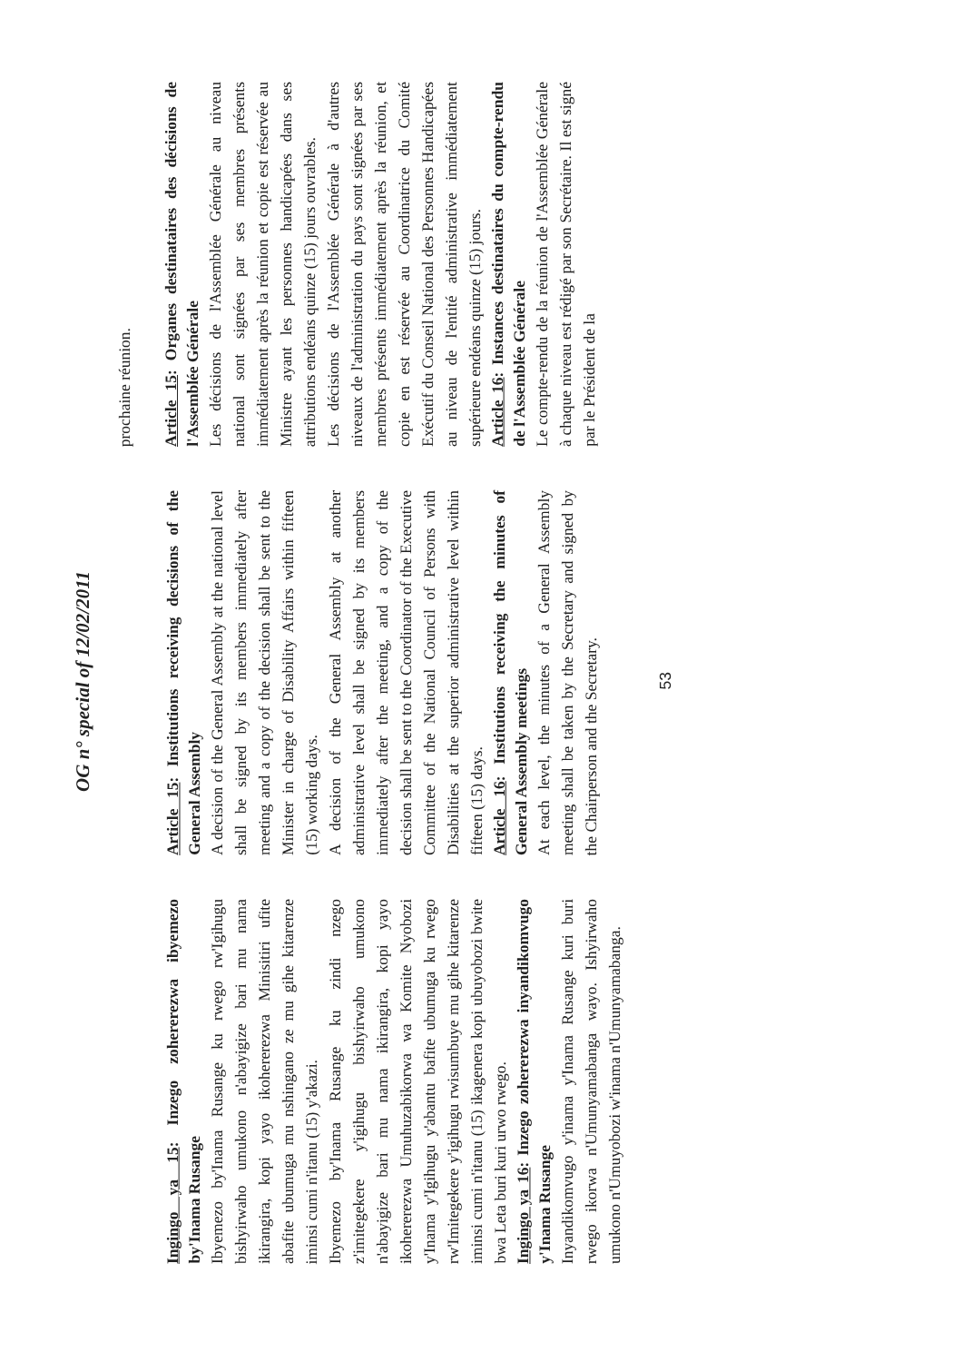OG n° special of 12/02/2011
Ingingo ya 15: Inzego zohererezwa ibyemezo by'Inama Rusange
Ibyemezo by'Inama Rusange ku rwego rw'Igihugu bishyirwaho umukono n'abayigize bari mu nama ikirangira, kopi yayo ikohererezwa Minisitiri ufite abafite ubumuga mu nshingano ze mu gihe kitarenze iminsi cumi n'itanu (15) y'akazi.
Ibyemezo by'Inama Rusange ku zindi nzego z'imitegekere y'igihugu bishyirwaho umukono n'abayigize bari mu nama ikirangira, kopi yayo ikohererezwa Umuhuzabikorwa wa Komite Nyobozi y'Inama y'Igihugu y'abantu bafite ubumuga ku rwego rw'Imitegekere y'igihugu rwisumbuye mu gihe kitarenze iminsi cumi n'itanu (15) ikagenera kopi ubuyobozi bwite bwa Leta buri kuri urwo rwego.
Ingingo ya 16: Inzego zohererezwa inyandikomvugo y'Inama Rusange
Inyandikomvugo y'inama y'Inama Rusange kuri buri rwego ikorwa n'Umunyamabanga wayo. Ishyirwaho umukono n'Umuyobozi w'inama n'Umunyamabanga.
Article 15: Institutions receiving decisions of the General Assembly
A decision of the General Assembly at the national level shall be signed by its members immediately after meeting and a copy of the decision shall be sent to the Minister in charge of Disability Affairs within fifteen (15) working days.
A decision of the General Assembly at another administrative level shall be signed by its members immediately after the meeting, and a copy of the decision shall be sent to the Coordinator of the Executive Committee of the National Council of Persons with Disabilities at the superior administrative level within fifteen (15) days.
Article 16: Institutions receiving the minutes of General Assembly meetings
At each level, the minutes of a General Assembly meeting shall be taken by the Secretary and signed by the Chairperson and the Secretary.
prochaine réunion.
Article 15: Organes destinataires des décisions de l'Assemblée Générale
Les décisions de l'Assemblée Générale au niveau national sont signées par ses membres présents immédiatement après la réunion et copie est réservée au Ministre ayant les personnes handicapées dans ses attributions endéans quinze (15) jours ouvrables.
Les décisions de l'Assemblée Générale à d'autres niveaux de l'administration du pays sont signées par ses membres présents immédiatement après la réunion, et copie en est réservée au Coordinatrice du Comité Exécutif du Conseil National des Personnes Handicapées au niveau de l'entité administrative immédiatement supérieure endéans quinze (15) jours.
Article 16: Instances destinataires du compte-rendu de l'Assemblée Générale
Le compte-rendu de la réunion de l'Assemblée Générale à chaque niveau est rédigé par son Secrétaire. Il est signé par le Président de la
53